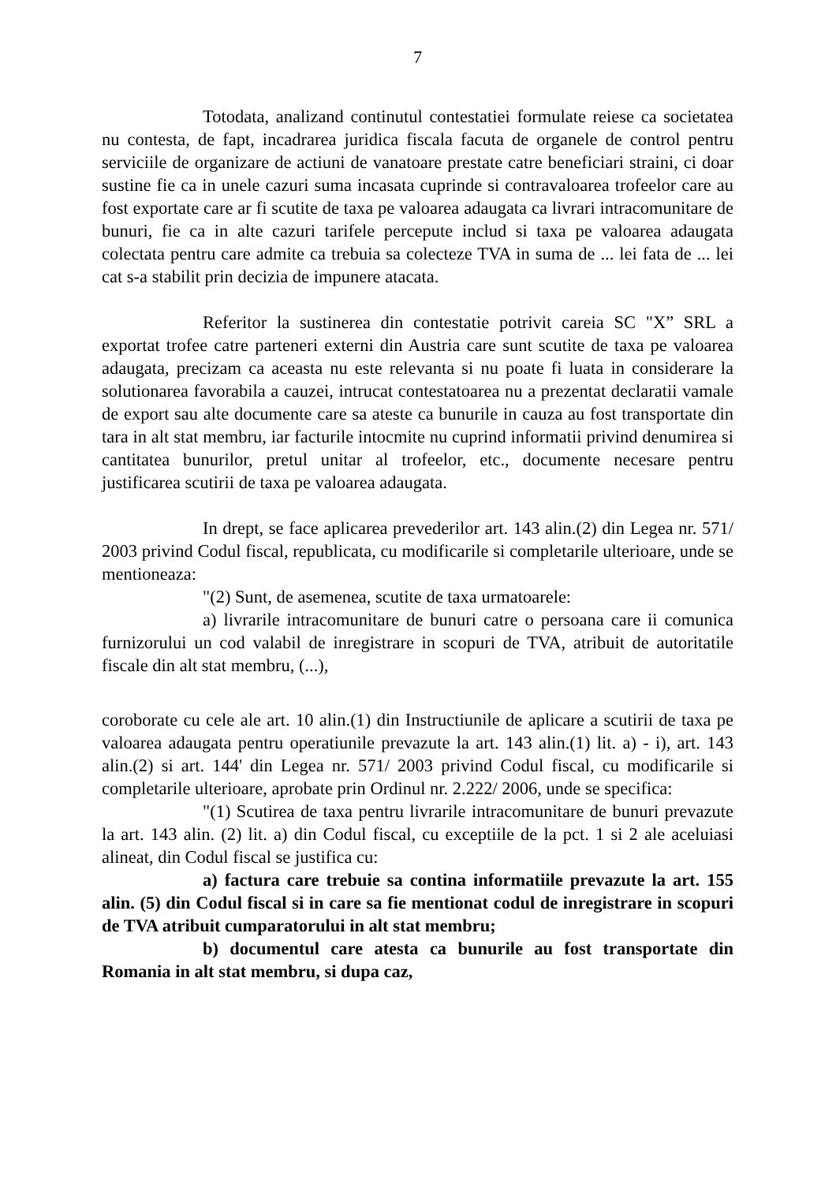7
Totodata, analizand continutul contestatiei formulate reiese ca societatea nu contesta, de fapt, incadrarea juridica fiscala facuta de organele de control pentru serviciile de organizare de actiuni de vanatoare prestate catre beneficiari straini, ci doar sustine fie ca in unele cazuri suma incasata cuprinde si contravaloarea trofeelor care au fost exportate care ar fi scutite de taxa pe valoarea adaugata ca livrari intracomunitare de bunuri, fie ca in alte cazuri tarifele percepute includ si taxa pe valoarea adaugata colectata pentru care admite ca trebuia sa colecteze TVA in suma de ... lei fata de ... lei cat s-a stabilit prin decizia de impunere atacata.
Referitor la sustinerea din contestatie potrivit careia SC "X” SRL a exportat trofee catre parteneri externi din Austria care sunt scutite de taxa pe valoarea adaugata, precizam ca aceasta nu este relevanta si nu poate fi luata in considerare la solutionarea favorabila a cauzei, intrucat contestatoarea nu a prezentat declaratii vamale de export sau alte documente care sa ateste ca bunurile in cauza au fost transportate din tara in alt stat membru, iar facturile intocmite nu cuprind informatii privind denumirea si cantitatea bunurilor, pretul unitar al trofeelor, etc., documente necesare pentru justificarea scutirii de taxa pe valoarea adaugata.
In drept, se face aplicarea prevederilor art. 143 alin.(2) din Legea nr. 571/ 2003 privind Codul fiscal, republicata, cu modificarile si completarile ulterioare, unde se mentioneaza:
"(2) Sunt, de asemenea, scutite de taxa urmatoarele:
a) livrarile intracomunitare de bunuri catre o persoana care ii comunica furnizorului un cod valabil de inregistrare in scopuri de TVA, atribuit de autoritatile fiscale din alt stat membru, (...),
coroborate cu cele ale art. 10 alin.(1) din Instructiunile de aplicare a scutirii de taxa pe valoarea adaugata pentru operatiunile prevazute la art. 143 alin.(1) lit. a) - i), art. 143 alin.(2) si art. 144' din Legea nr. 571/ 2003 privind Codul fiscal, cu modificarile si completarile ulterioare, aprobate prin Ordinul nr. 2.222/ 2006, unde se specifica:
"(1) Scutirea de taxa pentru livrarile intracomunitare de bunuri prevazute la art. 143 alin. (2) lit. a) din Codul fiscal, cu exceptiile de la pct. 1 si 2 ale aceluiasi alineat, din Codul fiscal se justifica cu:
a) factura care trebuie sa contina informatiile prevazute la art. 155 alin. (5) din Codul fiscal si in care sa fie mentionat codul de inregistrare in scopuri de TVA atribuit cumparatorului in alt stat membru;
b) documentul care atesta ca bunurile au fost transportate din Romania in alt stat membru, si dupa caz,